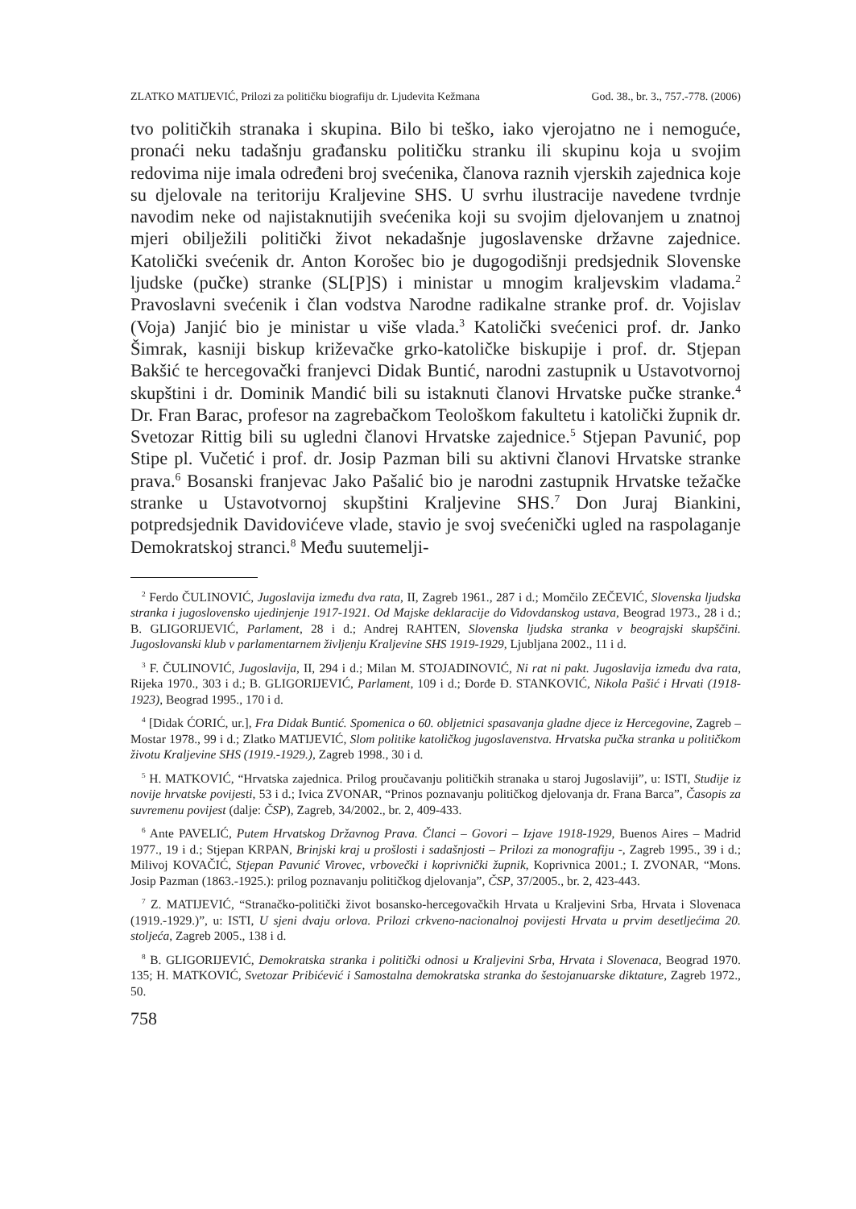ZLATKO MATIJEVIĆ, Prilozi za političku biografiju dr. Ljudevita Kežmana God. 38., br. 3., 757.-778. (2006)
tvo političkih stranaka i skupina. Bilo bi teško, iako vjerojatno ne i nemoguće, pronaći neku tadašnju građansku političku stranku ili skupinu koja u svojim redovima nije imala određeni broj svećenika, članova raznih vjerskih zajednica koje su djelovale na teritoriju Kraljevine SHS. U svrhu ilustracije navedene tvrdnje navodim neke od najistaknutijih svećenika koji su svojim djelovanjem u znatnoj mjeri obilježili politički život nekadašnje jugoslavenske državne zajednice. Katolički svećenik dr. Anton Korošec bio je dugogodišnji predsjednik Slovenske ljudske (pučke) stranke (SL[P]S) i ministar u mnogim kraljevskim vladama.<sup>2</sup> Pravoslavni svećenik i član vodstva Narodne radikalne stranke prof. dr. Vojislav (Voja) Janjić bio je ministar u više vlada.<sup>3</sup> Katolički svećenici prof. dr. Janko Šimrak, kasniji biskup križevačke grko-katoličke biskupije i prof. dr. Stjepan Bakšić te hercegovački franjevci Didak Buntić, narodni zastupnik u Ustavotvornoj skupštini i dr. Dominik Mandić bili su istaknuti članovi Hrvatske pučke stranke.<sup>4</sup> Dr. Fran Barac, profesor na zagrebačkom Teološkom fakultetu i katolički župnik dr. Svetozar Rittig bili su ugledni članovi Hrvatske zajednice.<sup>5</sup> Stjepan Pavunić, pop Stipe pl. Vučetić i prof. dr. Josip Pazman bili su aktivni članovi Hrvatske stranke prava.<sup>6</sup> Bosanski franjevac Jako Pašalić bio je narodni zastupnik Hrvatske težačke stranke u Ustavotvornoj skupštini Kraljevine SHS.<sup>7</sup> Don Juraj Biankini, potpredsjednik Davidovićeve vlade, stavio je svoj svećenički ugled na raspolaganje Demokratskoj stranci.<sup>8</sup> Među suutemelji-
<sup>2</sup> Ferdo ČULINOVIĆ, Jugoslavija između dva rata, II, Zagreb 1961., 287 i d.; Momčilo ZEČEVIĆ, Slovenska ljudska stranka i jugoslovensko ujedinjenje 1917-1921. Od Majske deklaracije do Vidovdanskog ustava, Beograd 1973., 28 i d.; B. GLIGORIJEVIĆ, Parlament, 28 i d.; Andrej RAHTEN, Slovenska ljudska stranka v beograjski skupščini. Jugoslovanski klub v parlamentarnem življenju Kraljevine SHS 1919-1929, Ljubljana 2002., 11 i d.
<sup>3</sup> F. ČULINOVIĆ, Jugoslavija, II, 294 i d.; Milan M. STOJADINOVIĆ, Ni rat ni pakt. Jugoslavija između dva rata, Rijeka 1970., 303 i d.; B. GLIGORIJEVIĆ, Parlament, 109 i d.; Đorđe Đ. STANKOVIĆ, Nikola Pašić i Hrvati (1918-1923), Beograd 1995., 170 i d.
<sup>4</sup> [Didak ĆORIĆ, ur.], Fra Didak Buntić. Spomenica o 60. obljetnici spasavanja gladne djece iz Hercegovine, Zagreb – Mostar 1978., 99 i d.; Zlatko MATIJEVIĆ, Slom politike katoličkog jugoslavenstva. Hrvatska pučka stranka u političkom životu Kraljevine SHS (1919.-1929.), Zagreb 1998., 30 i d.
<sup>5</sup> H. MATKOVIĆ, “Hrvatska zajednica. Prilog proučavanju političkih stranaka u staroj Jugoslaviji”, u: ISTI, Studije iz novije hrvatske povijesti, 53 i d.; Ivica ZVONAR, “Prinos poznavanju političkog djelovanja dr. Frana Barca”, Časopis za suvremenu povijest (dalje: ČSP), Zagreb, 34/2002., br. 2, 409-433.
<sup>6</sup> Ante PAVELIĆ, Putem Hrvatskog Državnog Prava. Članci – Govori – Izjave 1918-1929, Buenos Aires – Madrid 1977., 19 i d.; Stjepan KRPAN, Brinjski kraj u prošlosti i sadašnjosti – Prilozi za monografiju -, Zagreb 1995., 39 i d.; Milivoj KOVAČIĆ, Stjepan Pavunić Virovec, vrbovečki i koprivnički župnik, Koprivnica 2001.; I. ZVONAR, “Mons. Josip Pazman (1863.-1925.): prilog poznavanju političkog djelovanja”, ČSP, 37/2005., br. 2, 423-443.
<sup>7</sup> Z. MATIJEVIĆ, “Stranačko-politički život bosansko-hercegovačkih Hrvata u Kraljevini Srba, Hrvata i Slovenaca (1919.-1929.)”, u: ISTI, U sjeni dvaju orlova. Prilozi crkveno-nacionalnoj povijesti Hrvata u prvim desetljećima 20. stoljeća, Zagreb 2005., 138 i d.
<sup>8</sup> B. GLIGORIJEVIĆ, Demokratska stranka i politički odnosi u Kraljevini Srba, Hrvata i Slovenaca, Beograd 1970. 135; H. MATKOVIĆ, Svetozar Pribićević i Samostalna demokratska stranka do šestojanuarske diktature, Zagreb 1972., 50.
758